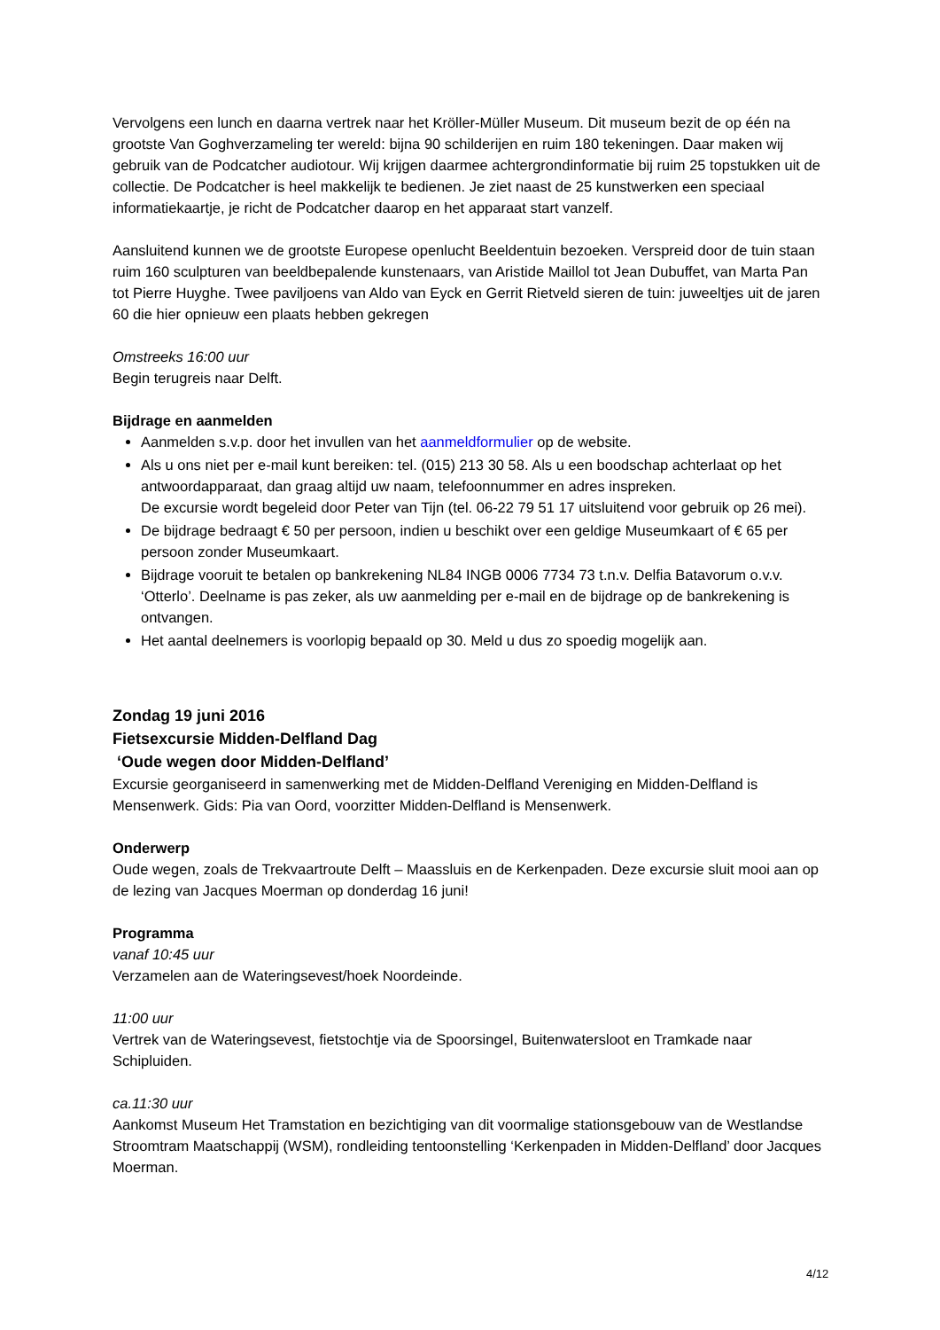Vervolgens een lunch en daarna vertrek naar het Kröller-Müller Museum. Dit museum bezit de op één na grootste Van Goghverzameling ter wereld: bijna 90 schilderijen en ruim 180 tekeningen. Daar maken wij gebruik van de Podcatcher audiotour. Wij krijgen daarmee achtergrondinformatie bij ruim 25 topstukken uit de collectie. De Podcatcher is heel makkelijk te bedienen. Je ziet naast de 25 kunstwerken een speciaal informatiekaartje, je richt de Podcatcher daarop en het apparaat start vanzelf.
Aansluitend kunnen we de grootste Europese openlucht Beeldentuin bezoeken. Verspreid door de tuin staan ruim 160 sculpturen van beeldbepalende kunstenaars, van Aristide Maillol tot Jean Dubuffet, van Marta Pan tot Pierre Huyghe. Twee paviljoens van Aldo van Eyck en Gerrit Rietveld sieren de tuin: juweeltjes uit de jaren 60 die hier opnieuw een plaats hebben gekregen
Omstreeks 16:00 uur
Begin terugreis naar Delft.
Bijdrage en aanmelden
Aanmelden s.v.p. door het invullen van het aanmeldformulier op de website.
Als u ons niet per e-mail kunt bereiken: tel. (015) 213 30 58. Als u een boodschap achterlaat op het antwoordapparaat, dan graag altijd uw naam, telefoonnummer en adres inspreken.
De excursie wordt begeleid door Peter van Tijn (tel. 06-22 79 51 17 uitsluitend voor gebruik op 26 mei).
De bijdrage bedraagt € 50 per persoon, indien u beschikt over een geldige Museumkaart of € 65 per persoon zonder Museumkaart.
Bijdrage vooruit te betalen op bankrekening NL84 INGB 0006 7734 73 t.n.v. Delfia Batavorum o.v.v. ‘Otterlo’. Deelname is pas zeker, als uw aanmelding per e-mail en de bijdrage op de bankrekening is ontvangen.
Het aantal deelnemers is voorlopig bepaald op 30. Meld u dus zo spoedig mogelijk aan.
Zondag 19 juni 2016
Fietsexcursie Midden-Delfland Dag
‘Oude wegen door Midden-Delfland’
Excursie georganiseerd in samenwerking met de Midden-Delfland Vereniging en Midden-Delfland is Mensenwerk. Gids: Pia van Oord, voorzitter Midden-Delfland is Mensenwerk.
Onderwerp
Oude wegen, zoals de Trekvaartroute Delft – Maassluis en de Kerkenpaden. Deze excursie sluit mooi aan op de lezing van Jacques Moerman op donderdag 16 juni!
Programma
vanaf 10:45 uur
Verzamelen aan de Wateringsevest/hoek Noordeinde.
11:00 uur
Vertrek van de Wateringsevest, fietstochtje via de Spoorsingel, Buitenwatersloot en Tramkade naar Schipluiden.
ca.11:30 uur
Aankomst Museum Het Tramstation en bezichtiging van dit voormalige stationsgebouw van de Westlandse Stroomtram Maatschappij (WSM), rondleiding tentoonstelling ‘Kerkenpaden in Midden-Delfland’ door Jacques Moerman.
4/12